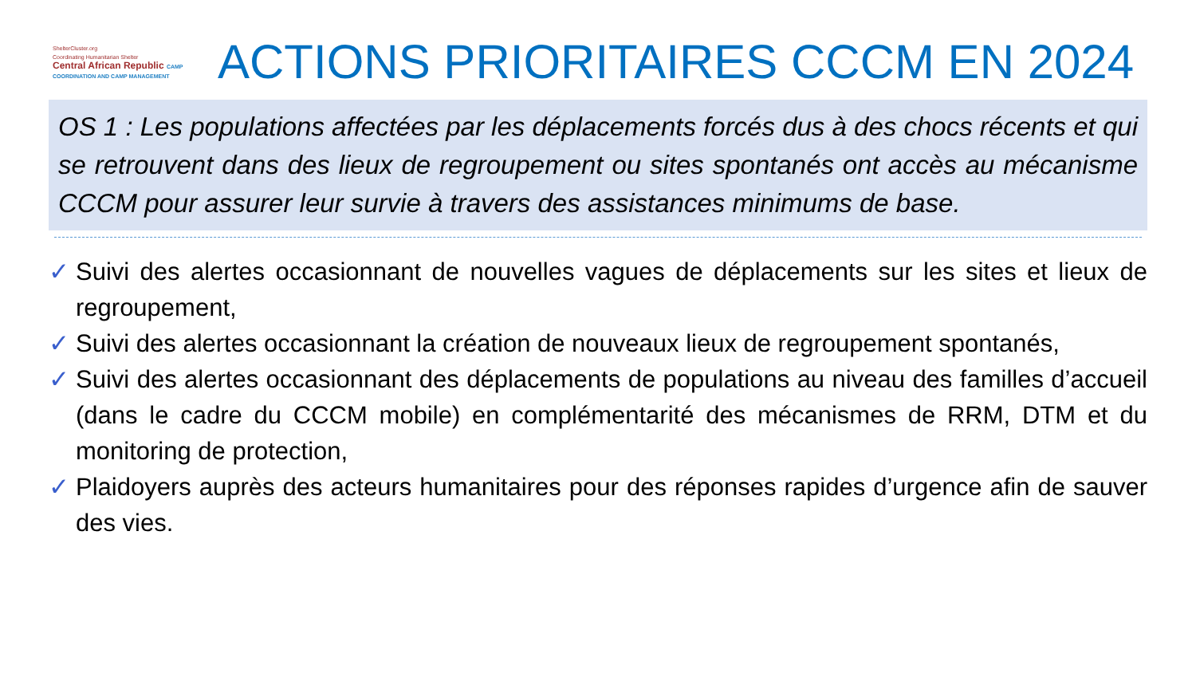ShelterCluster.org
Coordinating Humanitarian Shelter
Central African Republic CAMP COORDINATION AND CAMP MANAGEMENT
ACTIONS PRIORITAIRES CCCM EN 2024
OS 1 : Les populations affectées par les déplacements forcés dus à des chocs récents et qui se retrouvent dans des lieux de regroupement ou sites spontanés ont accès au mécanisme CCCM pour assurer leur survie à travers des assistances minimums de base.
✓ Suivi des alertes occasionnant de nouvelles vagues de déplacements sur les sites et lieux de regroupement,
✓ Suivi des alertes occasionnant la création de nouveaux lieux de regroupement spontanés,
✓ Suivi des alertes occasionnant des déplacements de populations au niveau des familles d’accueil (dans le cadre du CCCM mobile) en complémentarité des mécanismes de RRM, DTM et du monitoring de protection,
✓ Plaidoyers auprès des acteurs humanitaires pour des réponses rapides d’urgence afin de sauver des vies.